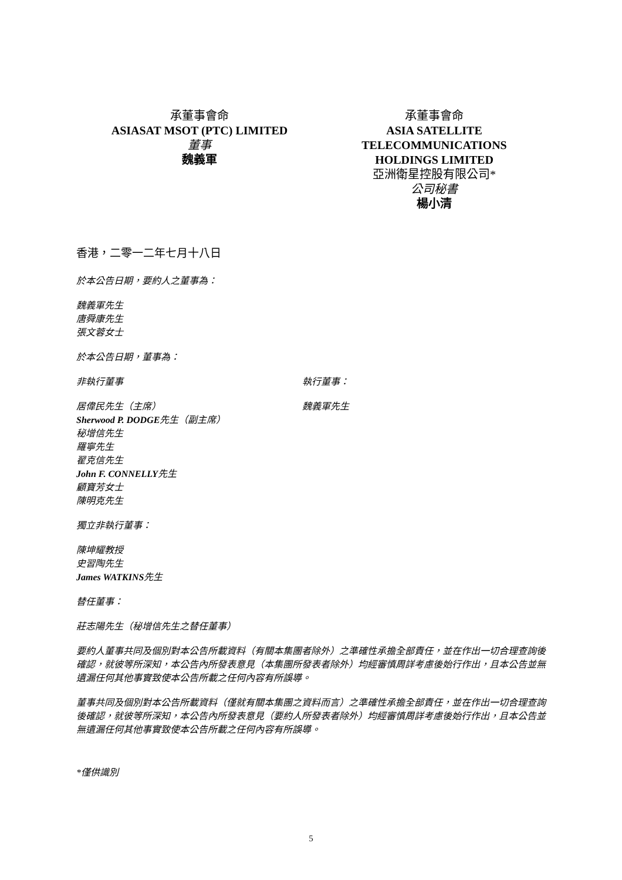承董事會命
ASIASAT MSOT (PTC) LIMITED
董事
魏義軍
承董事會命
ASIA SATELLITE
TELECOMMUNICATIONS
HOLDINGS LIMITED
亞洲衛星控股有限公司*
公司秘書
楊小清
香港，二零一二年七月十八日
於本公告日期，要約人之董事為：
魏義軍先生
唐舜康先生
張文蓉女士
於本公告日期，董事為：
非執行董事
居偉民先生（主席）
Sherwood P. DODGE先生（副主席）
秘增信先生
羅寧先生
翟克信先生
John F. CONNELLY先生
顧寶芳女士
陳明克先生
執行董事：
魏義軍先生
獨立非執行董事：
陳坤耀教授
史習陶先生
James WATKINS先生
替任董事：
莊志陽先生（秘增信先生之替任董事）
要約人董事共同及個別對本公告所載資料（有關本集團者除外）之準確性承擔全部責任，並在作出一切合理查詢後確認，就彼等所深知，本公告內所發表意見（本集團所發表者除外）均經審慎周詳考慮後始行作出，且本公告並無遺漏任何其他事實致使本公告所載之任何內容有所誤導。
董事共同及個別對本公告所載資料（僅就有關本集團之資料而言）之準確性承擔全部責任，並在作出一切合理查詢後確認，就彼等所深知，本公告內所發表意見（要約人所發表者除外）均經審慎周詳考慮後始行作出，且本公告並無遺漏任何其他事實致使本公告所載之任何內容有所誤導。
*僅供識別
5